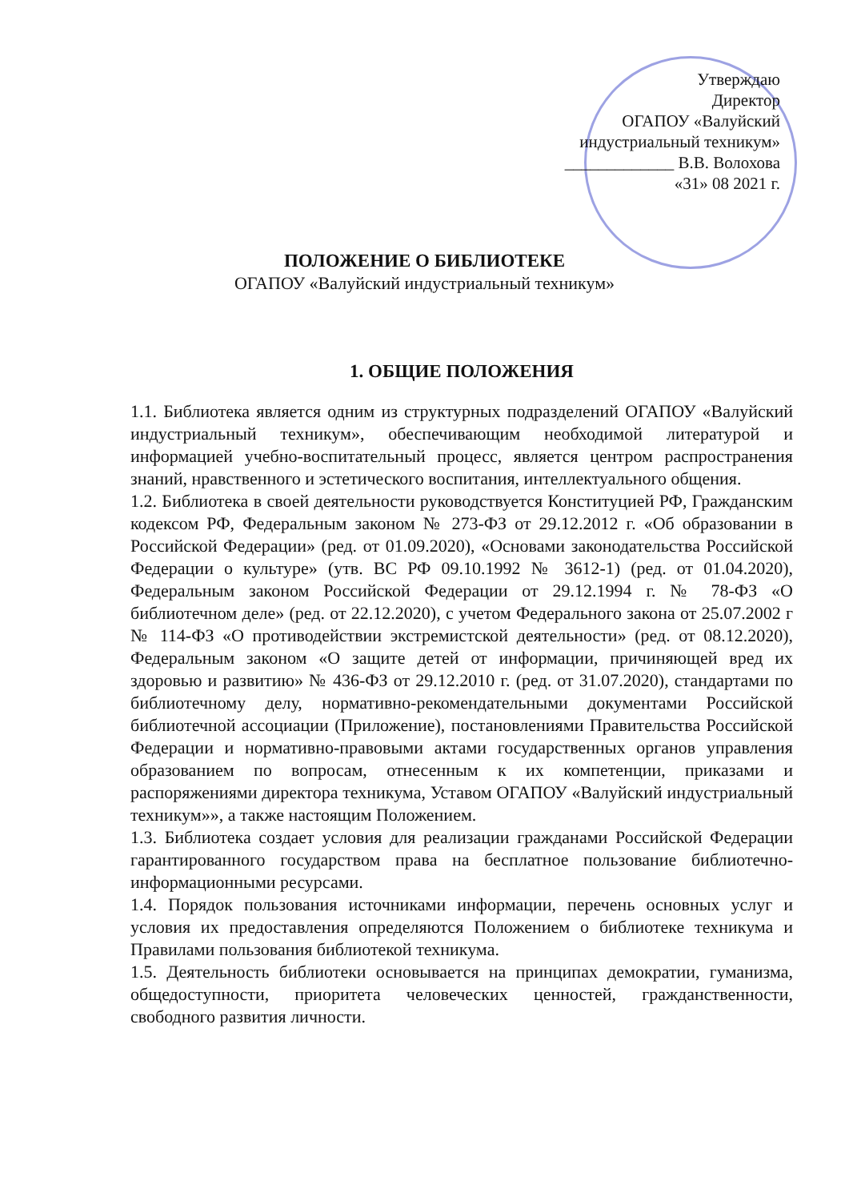Утверждаю
Директор
ОГАПОУ «Валуйский
индустриальный техникум»
_____________ В.В. Волохова
«31» 08 2021 г.
ПОЛОЖЕНИЕ О БИБЛИОТЕКЕ
ОГАПОУ «Валуйский индустриальный техникум»
1. ОБЩИЕ ПОЛОЖЕНИЯ
1.1. Библиотека является одним из структурных подразделений ОГАПОУ «Валуйский индустриальный техникум», обеспечивающим необходимой литературой и информацией учебно-воспитательный процесс, является центром распространения знаний, нравственного и эстетического воспитания, интеллектуального общения.
1.2. Библиотека в своей деятельности руководствуется Конституцией РФ, Гражданским кодексом РФ, Федеральным законом № 273-ФЗ от 29.12.2012 г. «Об образовании в Российской Федерации» (ред. от 01.09.2020), «Основами законодательства Российской Федерации о культуре» (утв. ВС РФ 09.10.1992 № 3612-1) (ред. от 01.04.2020), Федеральным законом Российской Федерации от 29.12.1994 г. № 78-ФЗ «О библиотечном деле» (ред. от 22.12.2020), с учетом Федерального закона от 25.07.2002 г № 114-ФЗ «О противодействии экстремистской деятельности» (ред. от 08.12.2020), Федеральным законом «О защите детей от информации, причиняющей вред их здоровью и развитию» № 436-ФЗ от 29.12.2010 г. (ред. от 31.07.2020), стандартами по библиотечному делу, нормативно-рекомендательными документами Российской библиотечной ассоциации (Приложение), постановлениями Правительства Российской Федерации и нормативно-правовыми актами государственных органов управления образованием по вопросам, отнесенным к их компетенции, приказами и распоряжениями директора техникума, Уставом ОГАПОУ «Валуйский индустриальный техникум»», а также настоящим Положением.
1.3. Библиотека создает условия для реализации гражданами Российской Федерации гарантированного государством права на бесплатное пользование библиотечно-информационными ресурсами.
1.4. Порядок пользования источниками информации, перечень основных услуг и условия их предоставления определяются Положением о библиотеке техникума и Правилами пользования библиотекой техникума.
1.5. Деятельность библиотеки основывается на принципах демократии, гуманизма, общедоступности, приоритета человеческих ценностей, гражданственности, свободного развития личности.